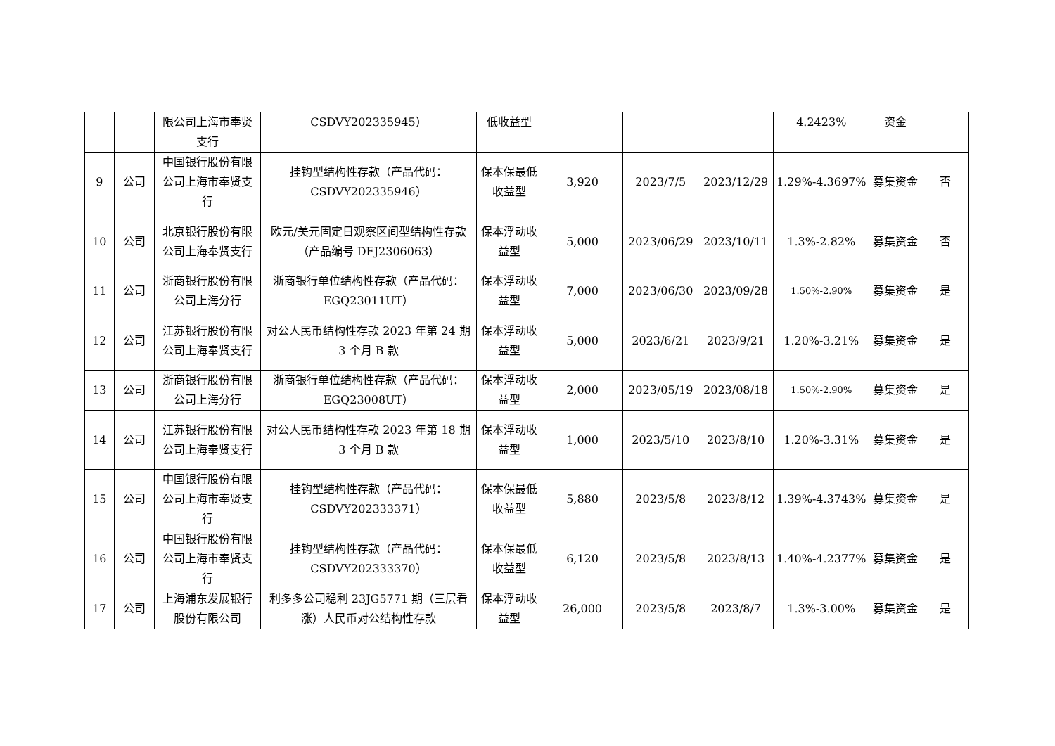| | | 限公司上海市奉贤支行 | CSDVY202335945） | 低收益型 | | | | 4.2423% | 资金 | |
| 9 | 公司 | 中国银行股份有限公司上海市奉贤支行 | 挂钩型结构性存款（产品代码：CSDVY202335946） | 保本保最低收益型 | 3,920 | 2023/7/5 | 2023/12/29 | 1.29%-4.3697% | 募集资金 | 否 |
| 10 | 公司 | 北京银行股份有限公司上海奉贤支行 | 欧元/美元固定日观察区间型结构性存款（产品编号 DFJ2306063） | 保本浮动收益型 | 5,000 | 2023/06/29 | 2023/10/11 | 1.3%-2.82% | 募集资金 | 否 |
| 11 | 公司 | 浙商银行股份有限公司上海分行 | 浙商银行单位结构性存款（产品代码：EGQ23011UT） | 保本浮动收益型 | 7,000 | 2023/06/30 | 2023/09/28 | 1.50%-2.90% | 募集资金 | 是 |
| 12 | 公司 | 江苏银行股份有限公司上海奉贤支行 | 对公人民币结构性存款 2023 年第 24 期 3 个月 B 款 | 保本浮动收益型 | 5,000 | 2023/6/21 | 2023/9/21 | 1.20%-3.21% | 募集资金 | 是 |
| 13 | 公司 | 浙商银行股份有限公司上海分行 | 浙商银行单位结构性存款（产品代码：EGQ23008UT） | 保本浮动收益型 | 2,000 | 2023/05/19 | 2023/08/18 | 1.50%-2.90% | 募集资金 | 是 |
| 14 | 公司 | 江苏银行股份有限公司上海奉贤支行 | 对公人民币结构性存款 2023 年第 18 期 3 个月 B 款 | 保本浮动收益型 | 1,000 | 2023/5/10 | 2023/8/10 | 1.20%-3.31% | 募集资金 | 是 |
| 15 | 公司 | 中国银行股份有限公司上海市奉贤支行 | 挂钩型结构性存款（产品代码：CSDVY202333371） | 保本保最低收益型 | 5,880 | 2023/5/8 | 2023/8/12 | 1.39%-4.3743% | 募集资金 | 是 |
| 16 | 公司 | 中国银行股份有限公司上海市奉贤支行 | 挂钩型结构性存款（产品代码：CSDVY202333370） | 保本保最低收益型 | 6,120 | 2023/5/8 | 2023/8/13 | 1.40%-4.2377% | 募集资金 | 是 |
| 17 | 公司 | 上海浦东发展银行股份有限公司 | 利多多公司稳利 23JG5771 期（三层看涨）人民币对公结构性存款 | 保本浮动收益型 | 26,000 | 2023/5/8 | 2023/8/7 | 1.3%-3.00% | 募集资金 | 是 |